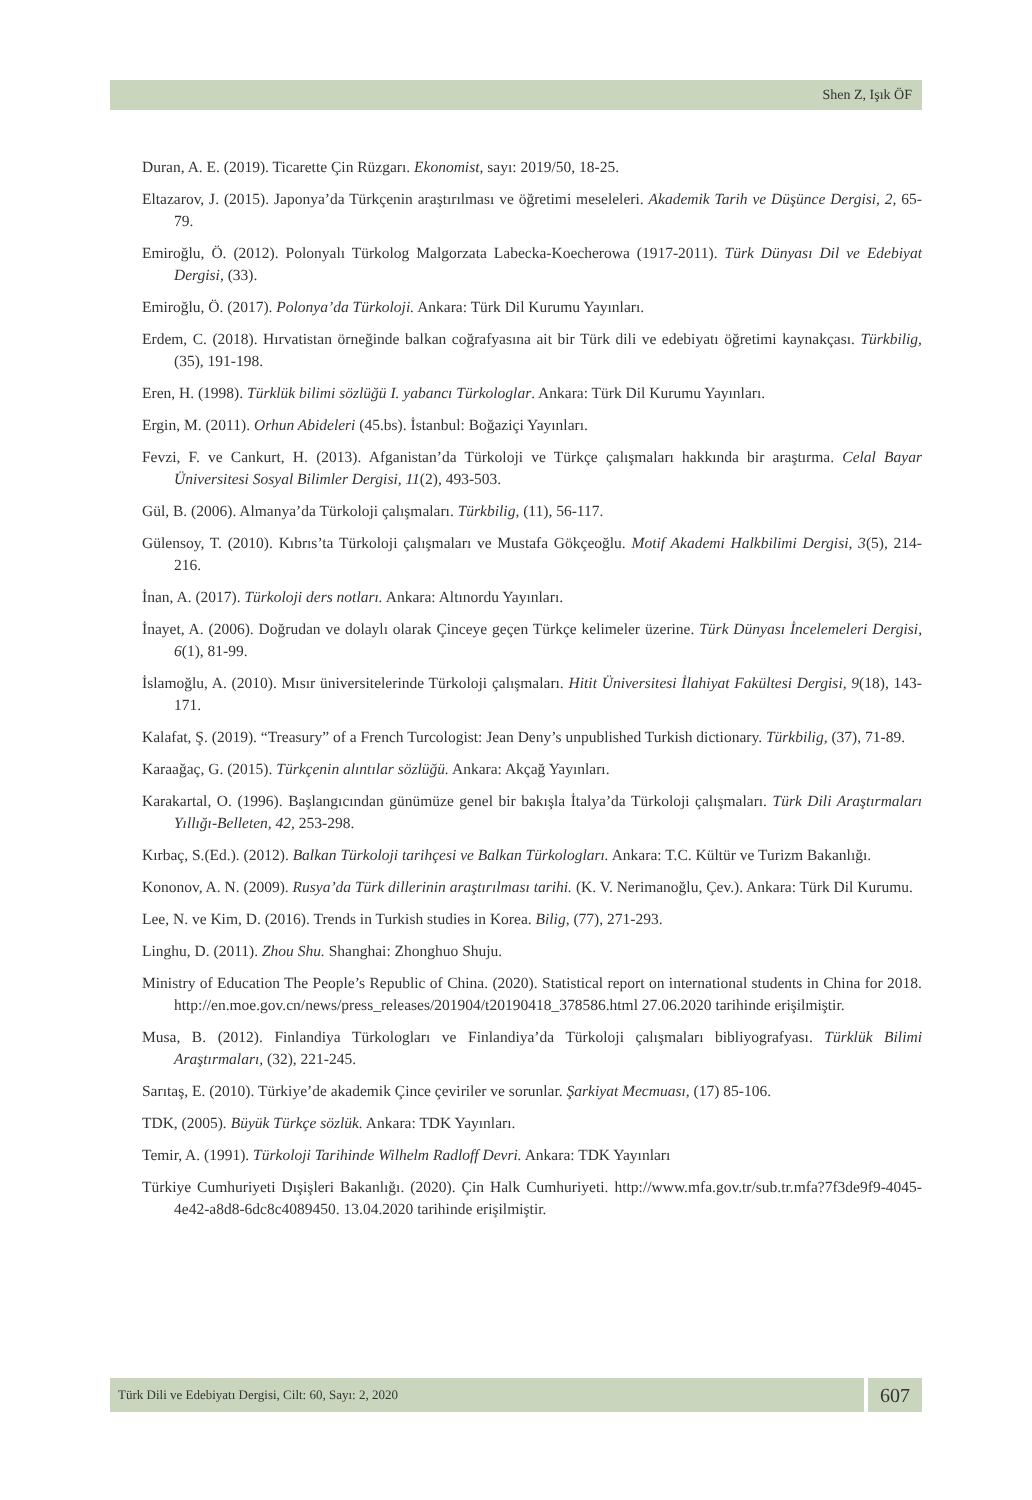Shen Z, Işık ÖF
Duran, A. E. (2019). Ticarette Çin Rüzgarı. Ekonomist, sayı: 2019/50, 18-25.
Eltazarov, J. (2015). Japonya’da Türkçenin araştırılması ve öğretimi meseleleri. Akademik Tarih ve Düşünce Dergisi, 2, 65-79.
Emiroğlu, Ö. (2012). Polonyalı Türkolog Malgorzata Labecka-Koecherowa (1917-2011). Türk Dünyası Dil ve Edebiyat Dergisi, (33).
Emiroğlu, Ö. (2017). Polonya’da Türkoloji. Ankara: Türk Dil Kurumu Yayınları.
Erdem, C. (2018). Hırvatistan örneğinde balkan coğrafyasına ait bir Türk dili ve edebiyatı öğretimi kaynakçası. Türkbilig, (35), 191-198.
Eren, H. (1998). Türklük bilimi sözlüğü I. yabancı Türkologlar. Ankara: Türk Dil Kurumu Yayınları.
Ergin, M. (2011). Orhun Abideleri (45.bs). İstanbul: Boğaziçi Yayınları.
Fevzi, F. ve Cankurt, H. (2013). Afganistan’da Türkoloji ve Türkçe çalışmaları hakkında bir araştırma. Celal Bayar Üniversitesi Sosyal Bilimler Dergisi, 11(2), 493-503.
Gül, B. (2006). Almanya’da Türkoloji çalışmaları. Türkbilig, (11), 56-117.
Gülensoy, T. (2010). Kıbrıs’ta Türkoloji çalışmaları ve Mustafa Gökçeoğlu. Motif Akademi Halkbilimi Dergisi, 3(5), 214-216.
İnan, A. (2017). Türkoloji ders notları. Ankara: Altınordu Yayınları.
İnayet, A. (2006). Doğrudan ve dolaylı olarak Çinceye geçen Türkçe kelimeler üzerine. Türk Dünyası İncelemeleri Dergisi, 6(1), 81-99.
İslamoğlu, A. (2010). Mısır üniversitelerinde Türkoloji çalışmaları. Hitit Üniversitesi İlahiyat Fakültesi Dergisi, 9(18), 143-171.
Kalafat, Ş. (2019). “Treasury” of a French Turcologist: Jean Deny’s unpublished Turkish dictionary. Türkbilig, (37), 71-89.
Karaağaç, G. (2015). Türkçenin alıntılar sözlüğü. Ankara: Akçağ Yayınları.
Karakartal, O. (1996). Başlangıcından günümüze genel bir bakışla İtalya’da Türkoloji çalışmaları. Türk Dili Araştırmaları Yıllığı-Belleten, 42, 253-298.
Kırbaç, S.(Ed.). (2012). Balkan Türkoloji tarihçesi ve Balkan Türkologları. Ankara: T.C. Kültür ve Turizm Bakanlığı.
Kononov, A. N. (2009). Rusya’da Türk dillerinin araştırılması tarihi. (K. V. Nerimanoğlu, Çev.). Ankara: Türk Dil Kurumu.
Lee, N. ve Kim, D. (2016). Trends in Turkish studies in Korea. Bilig, (77), 271-293.
Linghu, D. (2011). Zhou Shu. Shanghai: Zhonghuo Shuju.
Ministry of Education The People’s Republic of China. (2020). Statistical report on international students in China for 2018. http://en.moe.gov.cn/news/press_releases/201904/t20190418_378586.html 27.06.2020 tarihinde erişilmiştir.
Musa, B. (2012). Finlandiya Türkologları ve Finlandiya’da Türkoloji çalışmaları bibliyografyası. Türklük Bilimi Araştırmaları, (32), 221-245.
Sarıtaş, E. (2010). Türkiye’de akademik Çince çeviriler ve sorunlar. Şarkiyat Mecmuası, (17) 85-106.
TDK, (2005). Büyük Türkçe sözlük. Ankara: TDK Yayınları.
Temir, A. (1991). Türkoloji Tarihinde Wilhelm Radloff Devri. Ankara: TDK Yayınları
Türkiye Cumhuriyeti Dışişleri Bakanlığı. (2020). Çin Halk Cumhuriyeti. http://www.mfa.gov.tr/sub.tr.mfa?7f3de9f9-4045-4e42-a8d8-6dc8c4089450. 13.04.2020 tarihinde erişilmiştir.
Türk Dili ve Edebiyatı Dergisi, Cilt: 60, Sayı: 2, 2020
607